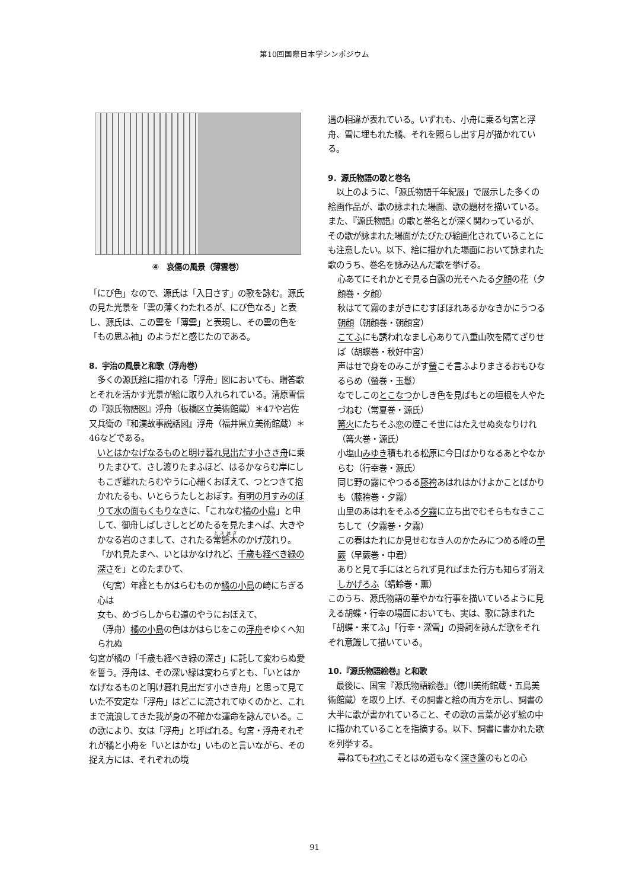第10回国際日本学シンポジウム
④　哀傷の風景（薄雲巻）
「にび色」なので、源氏は「入日さす」の歌を詠む。源氏の見た光景を「雲の薄くわたれるが、にび色なる」と表し、源氏は、この雲を「薄雲」と表現し、その雲の色を「もの思ふ袖」のようだと感じたのである。
8．宇治の風景と和歌（浮舟巻）
　多くの源氏絵に描かれる「浮舟」図においても、贈答歌とそれを活かす光景が絵に取り入れられている。清原雪信の『源氏物語図』浮舟（板橋区立美術館蔵）＊47や岩佐又兵衛の『和漢故事説話図』浮舟（福井県立美術館蔵）＊46などである。
いとはかなげなるものと明け暮れ見出だす小さき舟に乗りたまひて、さし渡りたまふほど、はるかならむ岸にしもこぎ離れたらむやうに心細くおぼえて、つとつきて抱かれたるも、いとらうたしとおぼす。有明の月すみのぼりて水の面もくもりなきに、「これなむ橘の小島」と申して、御舟しばしさしとどめたるを見たまへば、大きやかなる岩のさまして、されたる常磐木のかげ茂れり。「かれ見たまへ、いとはかなけれど、千歳も経べき緑の深さを」とのたまひて、
（匂宮）年経ともかはらむものか橘の小島の崎にちぎる心は
女も、めづらしからむ道のやうにおぼえて、
（浮舟）橘の小島の色はかはらじをこの浮舟ぞゆくへ知られぬ
匂宮が橘の「千歳も経べき緑の深さ」に託して変わらぬ愛を誓う。浮舟は、その深い緑は変わらずとも、「いとはかなげなるものと明け暮れ見出だす小さき舟」と思って見ていた不安定な「浮舟」はどこに流されてゆくのかと、これまで流浪してきた我が身の不確かな運命を詠んでいる。この歌により、女は「浮舟」と呼ばれる。匂宮・浮舟それぞれが橘と小舟を「いとはかな」いものと言いながら、その捉え方には、それぞれの境
遇の相違が表れている。いずれも、小舟に乗る匂宮と浮舟、雪に埋もれた橘、それを照らし出す月が描かれている。
9．源氏物語の歌と巻名
　以上のように、「源氏物語千年紀展」で展示した多くの絵画作品が、歌の詠まれた場面、歌の題材を描いている。また、『源氏物語』の歌と巻名とが深く関わっているが、その歌が詠まれた場面がたびたび絵画化されていることにも注意したい。以下、絵に描かれた場面において詠まれた歌のうち、巻名を詠み込んだ歌を挙げる。
心あてにそれかとぞ見る白露の光そへたる夕顔の花（夕顔巻・夕顔）
秋はてて霧のまがきにむすぼほれあるかなきかにうつる朝顔（朝顔巻・朝顔宮）
こてふにも誘われなまし心ありて八重山吹を隔てざりせば（胡蝶巻・秋好中宮）
声はせで身をのみこがす螢こそ言ふよりまさるおもひなるらめ（螢巻・玉鬘）
なでしこのとこなつかしき色を見ばもとの垣根を人やたづねむ（常夏巻・源氏）
篝火にたちそふ恋の煙こそ世にはたえせぬ炎なりけれ（篝火巻・源氏）
小塩山みゆき積もれる松原に今日ばかりなるあとやなからむ（行幸巻・源氏）
同じ野の露にやつるる藤袴あはれはかけよかことばかりも（藤袴巻・夕霧）
山里のあはれをそふる夕霧に立ち出でむそらもなきここちして（夕霧巻・夕霧）
この春はたれにか見せむなき人のかたみにつめる峰の早蕨（早蕨巻・中君）
ありと見て手にはとられず見ればまた行方も知らず消えしかげろふ（蜻蛉巻・薫）
このうち、源氏物語の華やかな行事を描いているように見える胡蝶・行幸の場面においても、実は、歌に詠まれた「胡蝶・来てふ」「行幸・深雪」の掛詞を詠んだ歌をそれぞれ意識して描いている。
10.『源氏物語絵巻』と和歌
　最後に、国宝『源氏物語絵巻』（徳川美術館蔵・五島美術館蔵）を取り上げ、その詞書と絵の両方を示し、詞書の大半に歌が書かれていること、その歌の言葉が必ず絵の中に描かれていることを指摘する。以下、詞書に書かれた歌を列挙する。
尋ねてもわれこそとはめ道もなく深き蓬のもとの心
91